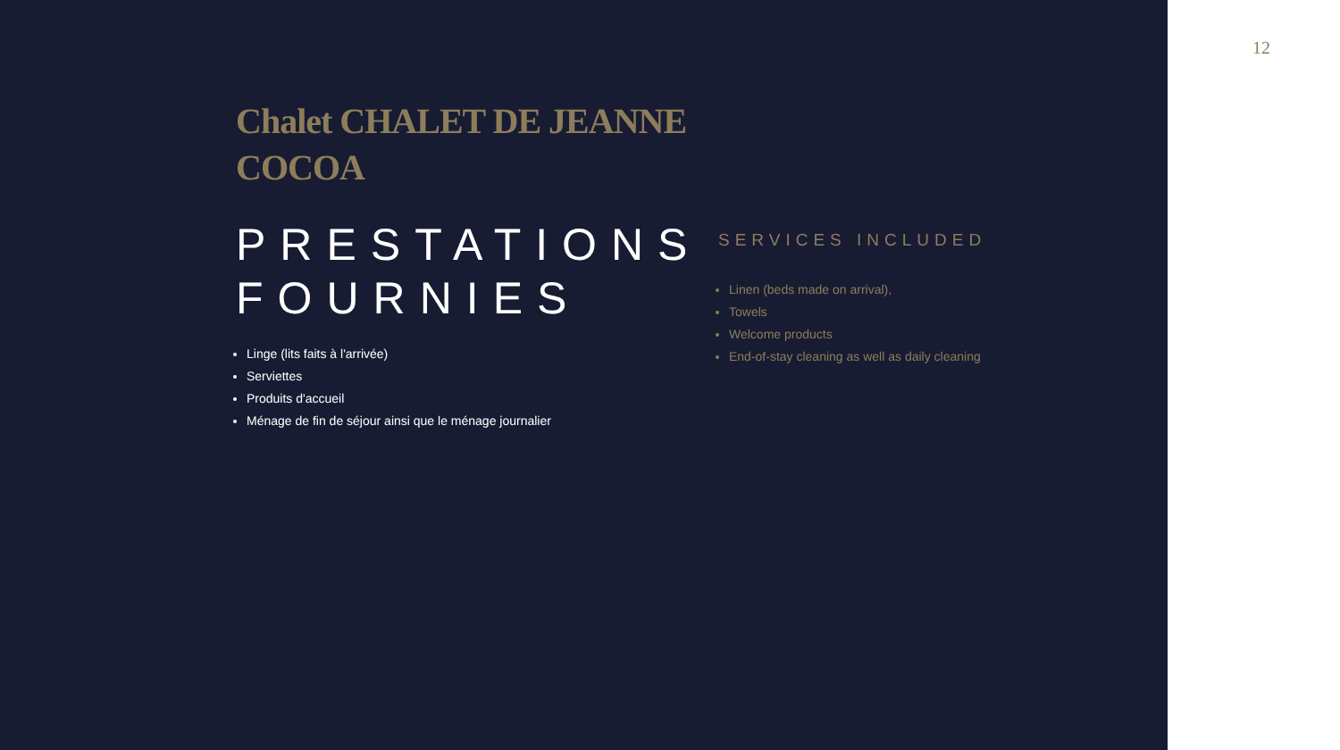Chalet CHALET DE JEANNE COCOA
PRESTATIONS FOURNIES
Linge (lits faits à l'arrivée)
Serviettes
Produits d'accueil
Ménage de fin de séjour ainsi que le ménage journalier
SERVICES INCLUDED
Linen (beds made on arrival),
Towels
Welcome products
End-of-stay cleaning as well as daily cleaning
12